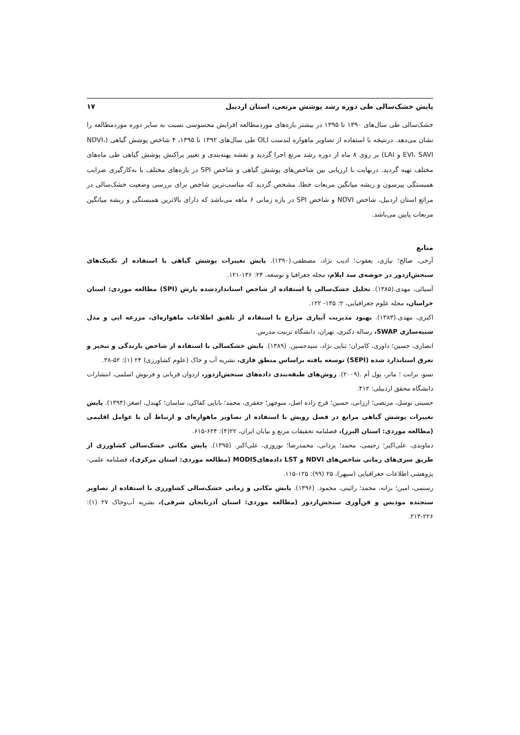پایش خشک‌سالی طی دوره رشد پوشش مرتعی، استان اردبیل ۱۷
خشک‌سالی طی سال‌های ۱۳۹۰ تا ۱۳۹۵ در بیشتر بازه‌های موردمطالعه افزایش محسوسی نسبت به سایر دوره موردمطالعه را نشان می‌دهد. درنتیجه با استفاده از تصاویر ماهواره لندست OLI طی سال‌های ۱۳۹۲ تا ۱۳۹۵، ۴ شاخص پوشش گیاهی (NDVI، EVI، SAVI و LAI) بر روی ۸ ماه از دوره رشد مرتع اجرا گردید و نقشه پهنه‌بندی و تغییر پراکنش پوشش گیاهی طی ماه‌های مختلف تهیه گردید. درنهایت با ارزیابی بین شاخص‌های پوشش گیاهی و شاخص SPI در بازه‌های مختلف با به‌کارگیری ضرایب همبستگی پیرسون و ریشه میانگین مربعات خطا، مشخص گردید که مناسب‌ترین شاخص برای بررسی وضعیت خشک‌سالی در مراتع استان اردبیل، شاخص NDVI و شاخص SPI در بازه زمانی ۶ ماهه می‌باشد که دارای بالاترین همبستگی و ریشه میانگین مربعات پایین می‌باشد.
منابع
آرخی، صالح؛ نیازی، یعقوب؛ ادیب نژاد، مصطفی.(۱۳۹۰). پایش تغییرات پوشش گیاهی با استفاده از تکنیک‌های سنجش‌ازدور در حوضه‌ی سد ایلام، مجله جغرافیا و توسعه، ۲۴: ۱۳۶-۱۲۱.
آسیائی، مهدی.(۱۳۸۵). تحلیل خشک‌سالی با استفاده از شاخص استانداردشده بارش (SPI) مطالعه موردی: استان خراسان، مجله علوم جغرافیایی، ۲: ۱۴۵- ۱۲۲.
اکبری، مهدی.(۱۳۸۳). بهبود مدیریت آبیاری مزارع با استفاده از تلفیق اطلاعات ماهواره‌ای، مزرعه ایی و مدل شبیه‌سازی SWAP، رساله دکتری، تهران، دانشگاه تربیت مدرس.
انصاری، حسین؛ داوری، کامران؛ ثنایی نژاد، سیدحسین. (۱۳۸۹). پایش خشکسالی با استفاده از شاخص بارندگی و تبخیر و تعرق استاندارد شده (SEPI) توسعه یافته براساس منطق فازی، نشریه آب و خاک (علوم کشاورزی) ۲۴ (۱): ۵۲-۳۸.
تسو، برانت ؛ ماتر، پول آم .(۲۰۰۹). روش‌های طبقه‌بندی داده‌های سنجش‌ازدور، اردوان قربانی و فرنوش اسلمی، انتشارات دانشگاه محقق اردبیلی: ۴۱۲.
حسینی توسل، مرتضی؛ ارزانی، حسین؛ فرج زاده اصل، منوچهر؛ جعفری، محمد؛ بابایی کفاکی، ساسان؛ کهندل، اصغر.(۱۳۹۴). پایش تغییرات پوشش گیاهی مراتع در فصل رویش با استفاده از تصاویر ماهواره‌ای و ارتباط آن با عوامل اقلیمی (مطالعه موردی: استان البرز)، فصلنامه تحقیقات مرتع و بیابان ایران، ۲۲(۴): ۶۲۴-۶۱۵.
دماوندی، علی‌اکبر؛ رحیمی، محمد؛ یزدانی، محمدرضا؛ نوروزی، علی‌اکبر. (۱۳۹۵). پایش مکانی خشک‌سالی کشاورزی از طریق سری‌های زمانی شاخص‌های NDVI و LST داده‌هایMODIS (مطالعه موردی: استان مرکزی)، فصلنامه علمی- پژوهشی اطلاعات جغرافیایی (سپهر)، ۲۵ (۹۹): ۱۲۵-۱۱۵.
رستمی، امین؛ بزانه، محمد؛ رائینی، محمود. (۱۳۹۶). پایش مکانی و زمانی خشک‌سالی کشاورزی با استفاده از تصاویر سنجنده مودیس و فن‌آوری سنجش‌ازدور (مطالعه موردی: استان آذربایجان شرقی)، نشریه آب‌وخاک ۲۷ (۱): ۲۲۶-۲۱۳.